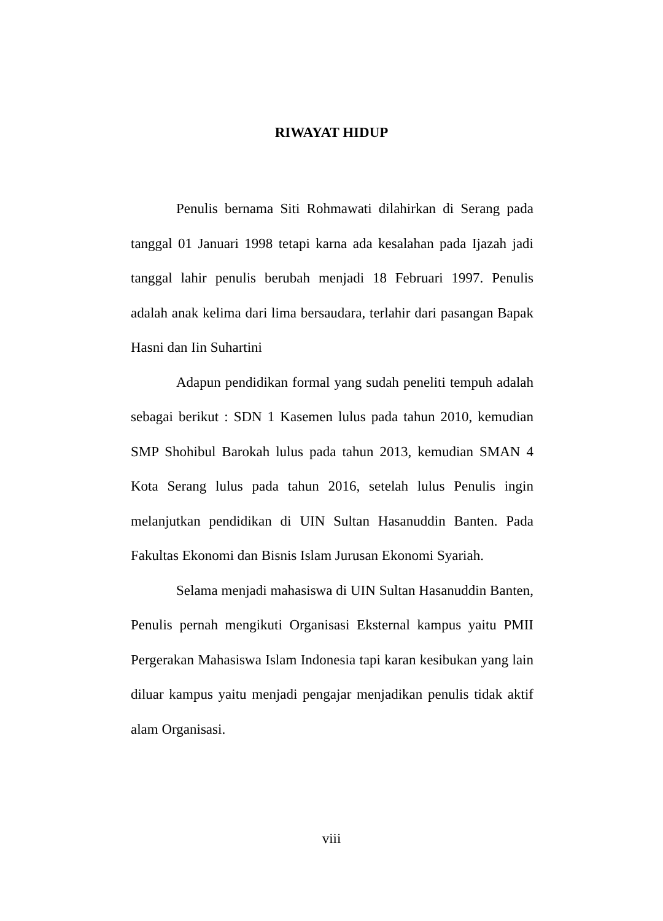RIWAYAT HIDUP
Penulis bernama Siti Rohmawati dilahirkan di Serang pada tanggal 01 Januari 1998 tetapi karna ada kesalahan pada Ijazah jadi tanggal lahir penulis berubah menjadi 18 Februari 1997. Penulis adalah anak kelima dari lima bersaudara, terlahir dari pasangan Bapak Hasni dan Iin Suhartini
Adapun pendidikan formal yang sudah peneliti tempuh adalah sebagai berikut : SDN 1 Kasemen lulus pada tahun 2010, kemudian SMP Shohibul Barokah lulus pada tahun 2013, kemudian SMAN 4 Kota Serang lulus pada tahun 2016, setelah lulus Penulis ingin melanjutkan pendidikan di UIN Sultan Hasanuddin Banten. Pada Fakultas Ekonomi dan Bisnis Islam Jurusan Ekonomi Syariah.
Selama menjadi mahasiswa di UIN Sultan Hasanuddin Banten, Penulis pernah mengikuti Organisasi Eksternal kampus yaitu PMII Pergerakan Mahasiswa Islam Indonesia tapi karan kesibukan yang lain diluar kampus yaitu menjadi pengajar menjadikan penulis tidak aktif alam Organisasi.
viii